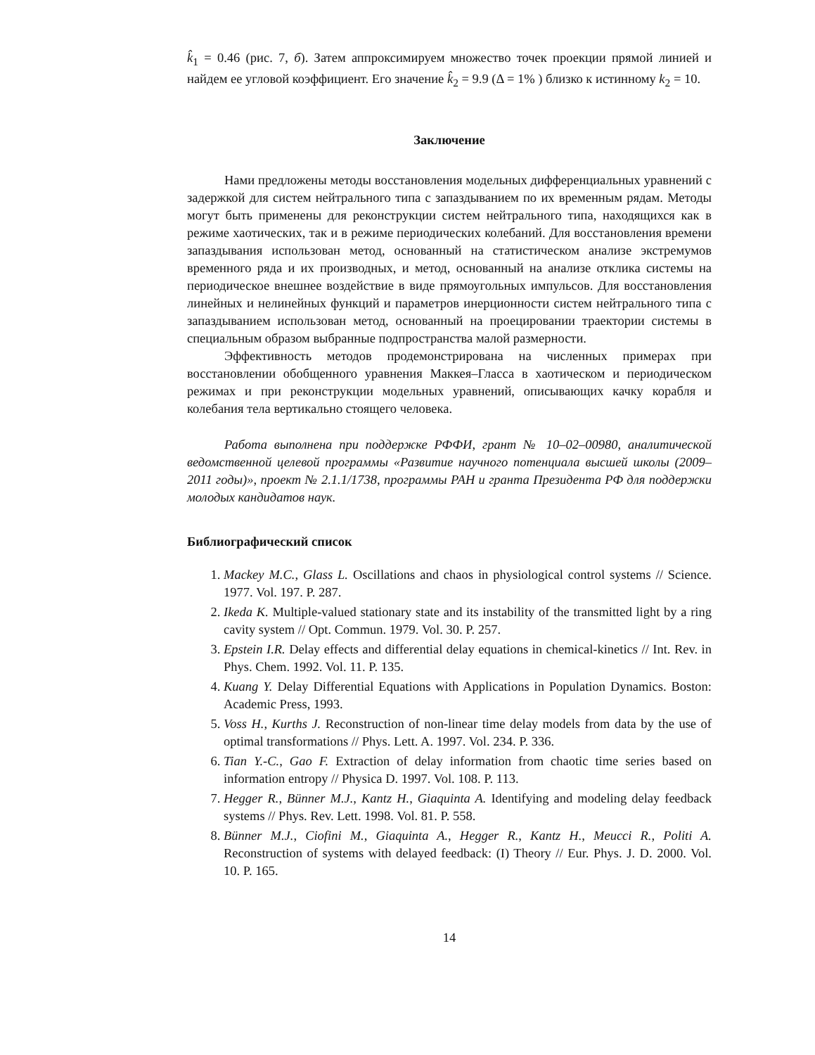k̂<sub>1</sub> = 0.46 (рис. 7, б). Затем аппроксимируем множество точек проекции прямой линией и найдем ее угловой коэффициент. Его значение k̂<sub>2</sub> = 9.9 (Δ = 1% ) близко к истинному k<sub>2</sub> = 10.
Заключение
Нами предложены методы восстановления модельных дифференциальных уравнений с задержкой для систем нейтрального типа с запаздыванием по их временным рядам. Методы могут быть применены для реконструкции систем нейтрального типа, находящихся как в режиме хаотических, так и в режиме периодических колебаний. Для восстановления времени запаздывания использован метод, основанный на статистическом анализе экстремумов временного ряда и их производных, и метод, основанный на анализе отклика системы на периодическое внешнее воздействие в виде прямоугольных импульсов. Для восстановления линейных и нелинейных функций и параметров инерционности систем нейтрального типа с запаздыванием использован метод, основанный на проецировании траектории системы в специальным образом выбранные подпространства малой размерности.
Эффективность методов продемонстрирована на численных примерах при восстановлении обобщенного уравнения Маккея–Гласса в хаотическом и периодическом режимах и при реконструкции модельных уравнений, описывающих качку корабля и колебания тела вертикально стоящего человека.
Работа выполнена при поддержке РФФИ, грант № 10–02–00980, аналитической ведомственной целевой программы «Развитие научного потенциала высшей школы (2009–2011 годы)», проект № 2.1.1/1738, программы РАН и гранта Президента РФ для поддержки молодых кандидатов наук.
Библиографический список
1. Mackey M.C., Glass L. Oscillations and chaos in physiological control systems // Science. 1977. Vol. 197. P. 287.
2. Ikeda K. Multiple-valued stationary state and its instability of the transmitted light by a ring cavity system // Opt. Commun. 1979. Vol. 30. P. 257.
3. Epstein I.R. Delay effects and differential delay equations in chemical-kinetics // Int. Rev. in Phys. Chem. 1992. Vol. 11. P. 135.
4. Kuang Y. Delay Differential Equations with Applications in Population Dynamics. Boston: Academic Press, 1993.
5. Voss H., Kurths J. Reconstruction of non-linear time delay models from data by the use of optimal transformations // Phys. Lett. A. 1997. Vol. 234. P. 336.
6. Tian Y.-C., Gao F. Extraction of delay information from chaotic time series based on information entropy // Physica D. 1997. Vol. 108. P. 113.
7. Hegger R., Bünner M.J., Kantz H., Giaquinta A. Identifying and modeling delay feedback systems // Phys. Rev. Lett. 1998. Vol. 81. P. 558.
8. Bünner M.J., Ciofini M., Giaquinta A., Hegger R., Kantz H., Meucci R., Politi A. Reconstruction of systems with delayed feedback: (I) Theory // Eur. Phys. J. D. 2000. Vol. 10. P. 165.
14